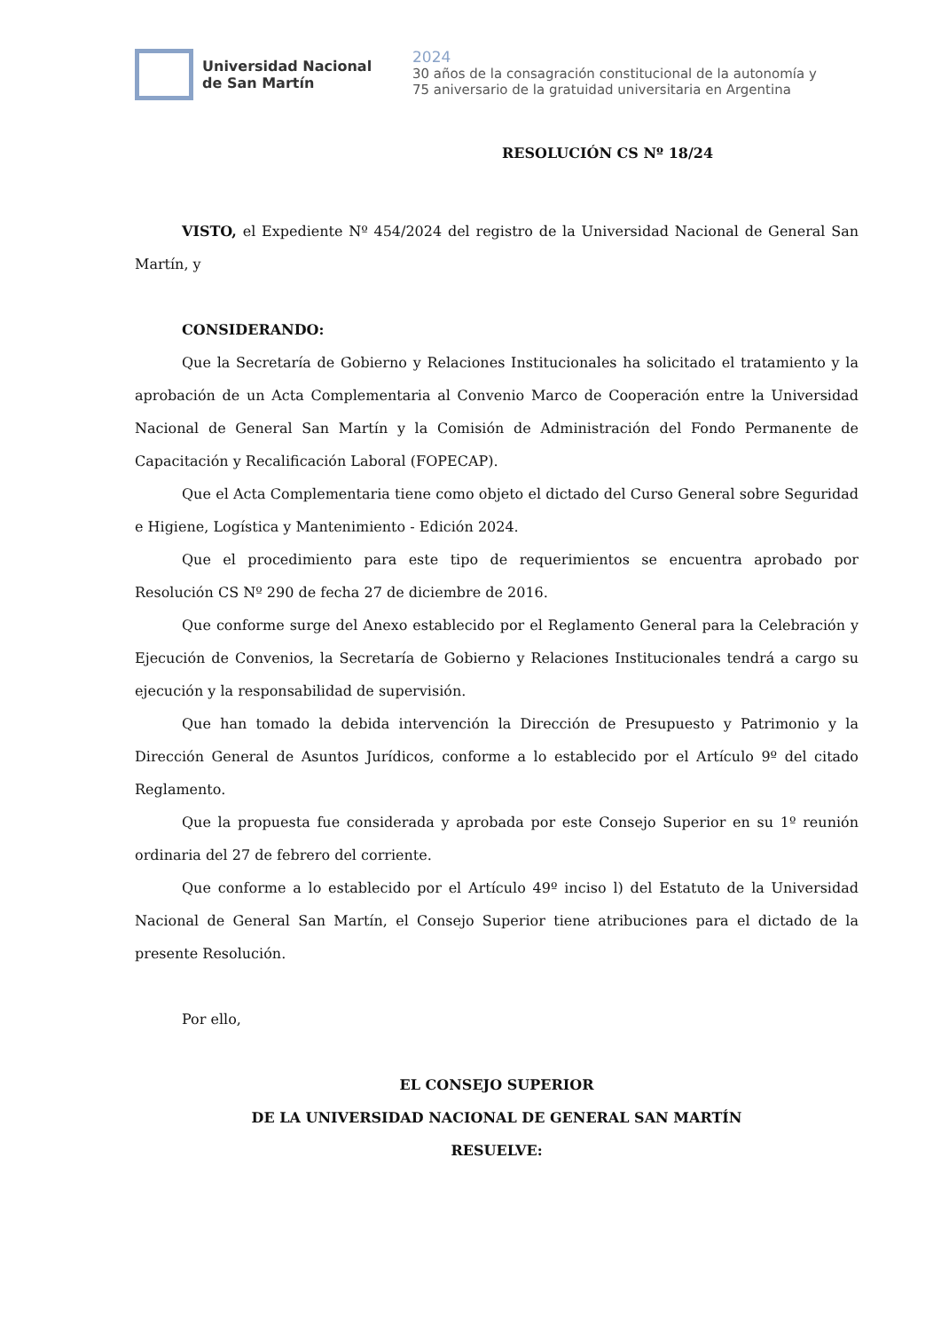Universidad Nacional
de San Martín
2024
30 años de la consagración constitucional de la autonomía y
75 aniversario de la gratuidad universitaria en Argentina
RESOLUCIÓN CS Nº 18/24
VISTO, el Expediente Nº 454/2024 del registro de la Universidad Nacional de General San Martín, y
CONSIDERANDO:
Que la Secretaría de Gobierno y Relaciones Institucionales ha solicitado el tratamiento y la aprobación de un Acta Complementaria al Convenio Marco de Cooperación entre la Universidad Nacional de General San Martín y la Comisión de Administración del Fondo Permanente de Capacitación y Recalificación Laboral (FOPECAP).
Que el Acta Complementaria tiene como objeto el dictado del Curso General sobre Seguridad e Higiene, Logística y Mantenimiento - Edición 2024.
Que el procedimiento para este tipo de requerimientos se encuentra aprobado por Resolución CS Nº 290 de fecha 27 de diciembre de 2016.
Que conforme surge del Anexo establecido por el Reglamento General para la Celebración y Ejecución de Convenios, la Secretaría de Gobierno y Relaciones Institucionales tendrá a cargo su ejecución y la responsabilidad de supervisión.
Que han tomado la debida intervención la Dirección de Presupuesto y Patrimonio y la Dirección General de Asuntos Jurídicos, conforme a lo establecido por el Artículo 9º del citado Reglamento.
Que la propuesta fue considerada y aprobada por este Consejo Superior en su 1º reunión ordinaria del 27 de febrero del corriente.
Que conforme a lo establecido por el Artículo 49º inciso l) del Estatuto de la Universidad Nacional de General San Martín, el Consejo Superior tiene atribuciones para el dictado de la presente Resolución.
Por ello,
EL CONSEJO SUPERIOR
DE LA UNIVERSIDAD NACIONAL DE GENERAL SAN MARTÍN
RESUELVE: